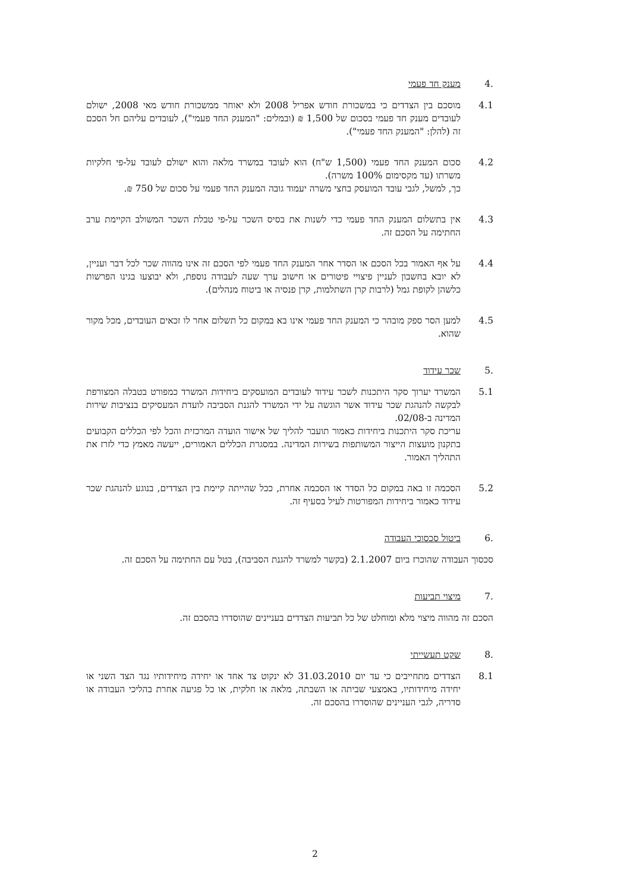.4 מענק חד פעמי
4.1 מוסכם בין הצדדים כי במשכורת חודש אפריל 2008 ולא יאוחר ממשכורת חודש מאי 2008, ישולם לעובדים מענק חד פעמי בסכום של 1,500 ₪ (ובמלים: "המענק החד פעמי"), לעובדים עליהם חל הסכם זה (להלן: "המענק החד פעמי").
4.2 סכום המענק החד פעמי (1,500 ש"ח) הוא לעובד במשרד מלאה והוא ישולם לעובד על-פי חלקיות משרתו (עד מקסימום 100% משרה).
כך, למשל, לגבי עובד המועסק בחצי משרה יעמוד גובה המענק החד פעמי על סכום של 750 ₪.
4.3 אין בתשלום המענק החד פעמי כדי לשנות את בסיס השכר על-פי טבלת השכר המשולב הקיימת ערב החתימה על הסכם זה.
4.4 על אף האמור בכל הסכם או הסדר אחר המענק החד פעמי לפי הסכם זה אינו מהווה שכר לכל דבר ועניין, לא יובא בחשבון לעניין פיצויי פיטורים או חישוב ערך שעה לעבודה נוספת, ולא יבוצעו בגינו הפרשות כלשהן לקופת גמל (לרבות קרן השתלמות, קרן פנסיה או ביטוח מנהלים).
4.5 למען הסר ספק מובהר כי המענק החד פעמי אינו בא במקום כל תשלום אחר לו זכאים העובדים, מכל מקור שהוא.
.5 שכר עידוד
5.1 המשרד יערוך סקר היתכנות לשכר עידוד לעובדים המועסקים ביחידות המשרד כמפורט בטבלה המצורפת לבקשה להנהגת שכר עידוד אשר הוגשה על ידי המשרד להגנת הסביבה לועדת המעסיקים בנציבות שירות המדינה ב-02/08.
עריכת סקר היתכנות ביחידות כאמור תועבר להליך של אישור הועדה המרכזית והכל לפי הכללים הקבועים בתקנון מועצות הייצור המשותפות בשירות המדינה. במסגרת הכללים האמורים, ייעשה מאמץ כדי לזרז את התהליך האמור.
5.2 הסכמה זו באה במקום כל הסדר או הסכמה אחרת, ככל שהייתה קיימת בין הצדדים, בנוגע להנהגת שכר עידוד כאמור ביחידות המפורטות לעיל בסעיף זה.
.6 ביטול סכסוכי העבודה
סכסוך העבודה שהוכרז ביום 2.1.2007 (בקשר למשרד להגנת הסביבה), בטל עם החתימה על הסכם זה.
.7 מיצוי תביעות
הסכם זה מהווה מיצוי מלא ומוחלט של כל תביעות הצדדים בעניינים שהוסדרו בהסכם זה.
.8 שקט תעשייתי
8.1 הצדדים מתחייבים כי עד יום 31.03.2010 לא ינקוט צד אחד או יחידה מיחידותיו נגד הצד השני או יחידה מיחידותיו, באמצעי שביתה או השבתה, מלאה או חלקית, או כל פגיעה אחרת בהליכי העבודה או סדריה, לגבי העניינים שהוסדרו בהסכם זה.
2